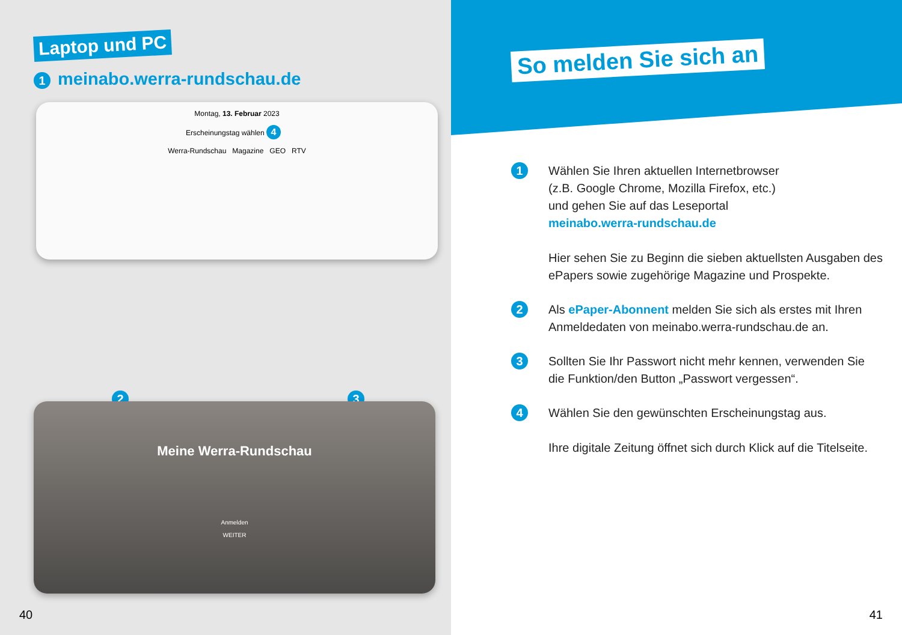Laptop und PC
1 meinabo.werra-rundschau.de
Montag, 13. Februar 2023
Erscheinungstag wählen 4
Werra-Rundschau Magazine GEO RTV
2 3
Meine Werra-Rundschau
Anmelden
WEITER
40
So melden Sie sich an
1
Wählen Sie Ihren aktuellen Internetbrowser
(z.B. Google Chrome, Mozilla Firefox, etc.)
und gehen Sie auf das Leseportal
meinabo.werra-rundschau.de
Hier sehen Sie zu Beginn die sieben aktuellsten Ausgaben des ePapers sowie zugehörige Magazine und Prospekte.
2
Als ePaper-Abonnent melden Sie sich als erstes mit Ihren Anmeldedaten von meinabo.werra-rundschau.de an.
3
Sollten Sie Ihr Passwort nicht mehr kennen, verwenden Sie die Funktion/den Button „Passwort vergessen“.
4
Wählen Sie den gewünschten Erscheinungstag aus.
Ihre digitale Zeitung öffnet sich durch Klick auf die Titelseite.
41